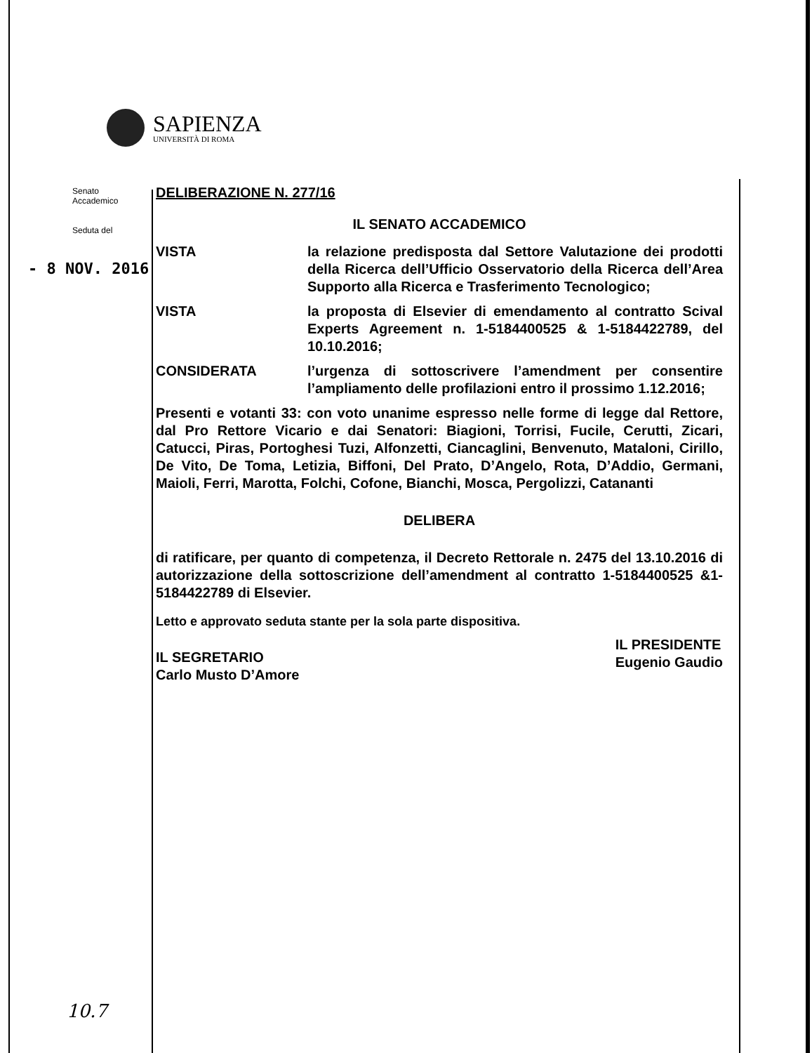SAPIENZA
UNIVERSITÀ DI ROMA
Senato
Accademico
Seduta del
- 8 NOV. 2016
DELIBERAZIONE N. 277/16
IL SENATO ACCADEMICO
VISTA la relazione predisposta dal Settore Valutazione dei prodotti della Ricerca dell’Ufficio Osservatorio della Ricerca dell’Area Supporto alla Ricerca e Trasferimento Tecnologico;
VISTA la proposta di Elsevier di emendamento al contratto Scival Experts Agreement n. 1-5184400525 & 1-5184422789, del 10.10.2016;
CONSIDERATA l’urgenza di sottoscrivere l’amendment per consentire l’ampliamento delle profilazioni entro il prossimo 1.12.2016;
Presenti e votanti 33: con voto unanime espresso nelle forme di legge dal Rettore, dal Pro Rettore Vicario e dai Senatori: Biagioni, Torrisi, Fucile, Cerutti, Zicari, Catucci, Piras, Portoghesi Tuzi, Alfonzetti, Ciancaglini, Benvenuto, Mataloni, Cirillo, De Vito, De Toma, Letizia, Biffoni, Del Prato, D’Angelo, Rota, D’Addio, Germani, Maioli, Ferri, Marotta, Folchi, Cofone, Bianchi, Mosca, Pergolizzi, Catananti
DELIBERA
di ratificare, per quanto di competenza, il Decreto Rettorale n. 2475 del 13.10.2016 di autorizzazione della sottoscrizione dell’amendment al contratto 1-5184400525 &1-5184422789 di Elsevier.
Letto e approvato seduta stante per la sola parte dispositiva.
IL SEGRETARIO
Carlo Musto D’Amore
IL PRESIDENTE
Eugenio Gaudio
10.7